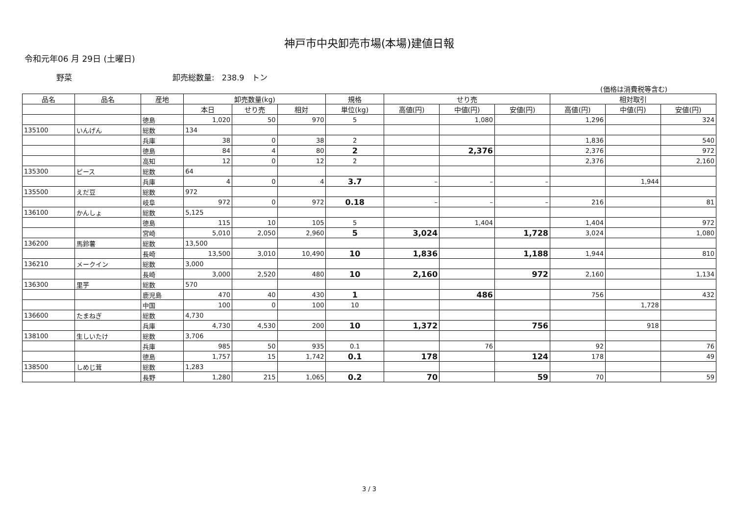神戸市中央卸売市場(本場)建値日報
令和元年06 月 29日 (土曜日)
野菜 卸売総数量: 238.9 トン
(価格は消費税等含む)
| 品名 | 品名 | 産地 | 卸売数量(kg) | | | 規格 | せり売 | | | 相対取引 | | |
| --- | --- | --- | --- | --- | --- | --- | --- | --- | --- | --- | --- | --- |
| | | | 本日 | せり売 | 相対 | 単位(kg) | 高値(円) | 中値(円) | 安値(円) | 高値(円) | 中値(円) | 安値(円) |
| | | 徳島 | 1,020 | 50 | 970 | 5 | | 1,080 | | 1,296 | | 324 |
| 135100 | いんげん | 総数 | 134 | | | | | | | | | |
| | | 兵庫 | 38 | 0 | 38 | 2 | | | | 1,836 | | 540 |
| | | 徳島 | 84 | 4 | 80 | 2 | | 2,376 | | 2,376 | | 972 |
| | | 高知 | 12 | 0 | 12 | 2 | | | | 2,376 | | 2,160 |
| 135300 | ピース | 総数 | 64 | | | | | | | | | |
| | | 兵庫 | 4 | 0 | 4 | 3.7 | – | – | – | | 1,944 | |
| 135500 | えだ豆 | 総数 | 972 | | | | | | | | | |
| | | 岐阜 | 972 | 0 | 972 | 0.18 | – | – | – | 216 | | 81 |
| 136100 | かんしょ | 総数 | 5,125 | | | | | | | | | |
| | | 徳島 | 115 | 10 | 105 | 5 | | 1,404 | | 1,404 | | 972 |
| | | 宮崎 | 5,010 | 2,050 | 2,960 | 5 | 3,024 | | 1,728 | 3,024 | | 1,080 |
| 136200 | 馬鈴薯 | 総数 | 13,500 | | | | | | | | | |
| | | 長崎 | 13,500 | 3,010 | 10,490 | 10 | 1,836 | | 1,188 | 1,944 | | 810 |
| 136210 | メークイン | 総数 | 3,000 | | | | | | | | | |
| | | 長崎 | 3,000 | 2,520 | 480 | 10 | 2,160 | | 972 | 2,160 | | 1,134 |
| 136300 | 里芋 | 総数 | 570 | | | | | | | | | |
| | | 鹿児島 | 470 | 40 | 430 | 1 | | 486 | | 756 | | 432 |
| | | 中国 | 100 | 0 | 100 | 10 | | | | | 1,728 | |
| 136600 | たまねぎ | 総数 | 4,730 | | | | | | | | | |
| | | 兵庫 | 4,730 | 4,530 | 200 | 10 | 1,372 | | 756 | | 918 | |
| 138100 | 生しいたけ | 総数 | 3,706 | | | | | | | | | |
| | | 兵庫 | 985 | 50 | 935 | 0.1 | | 76 | | 92 | | 76 |
| | | 徳島 | 1,757 | 15 | 1,742 | 0.1 | 178 | | 124 | 178 | | 49 |
| 138500 | しめじ茸 | 総数 | 1,283 | | | | | | | | | |
| | | 長野 | 1,280 | 215 | 1,065 | 0.2 | 70 | | 59 | 70 | | 59 |
3 / 3